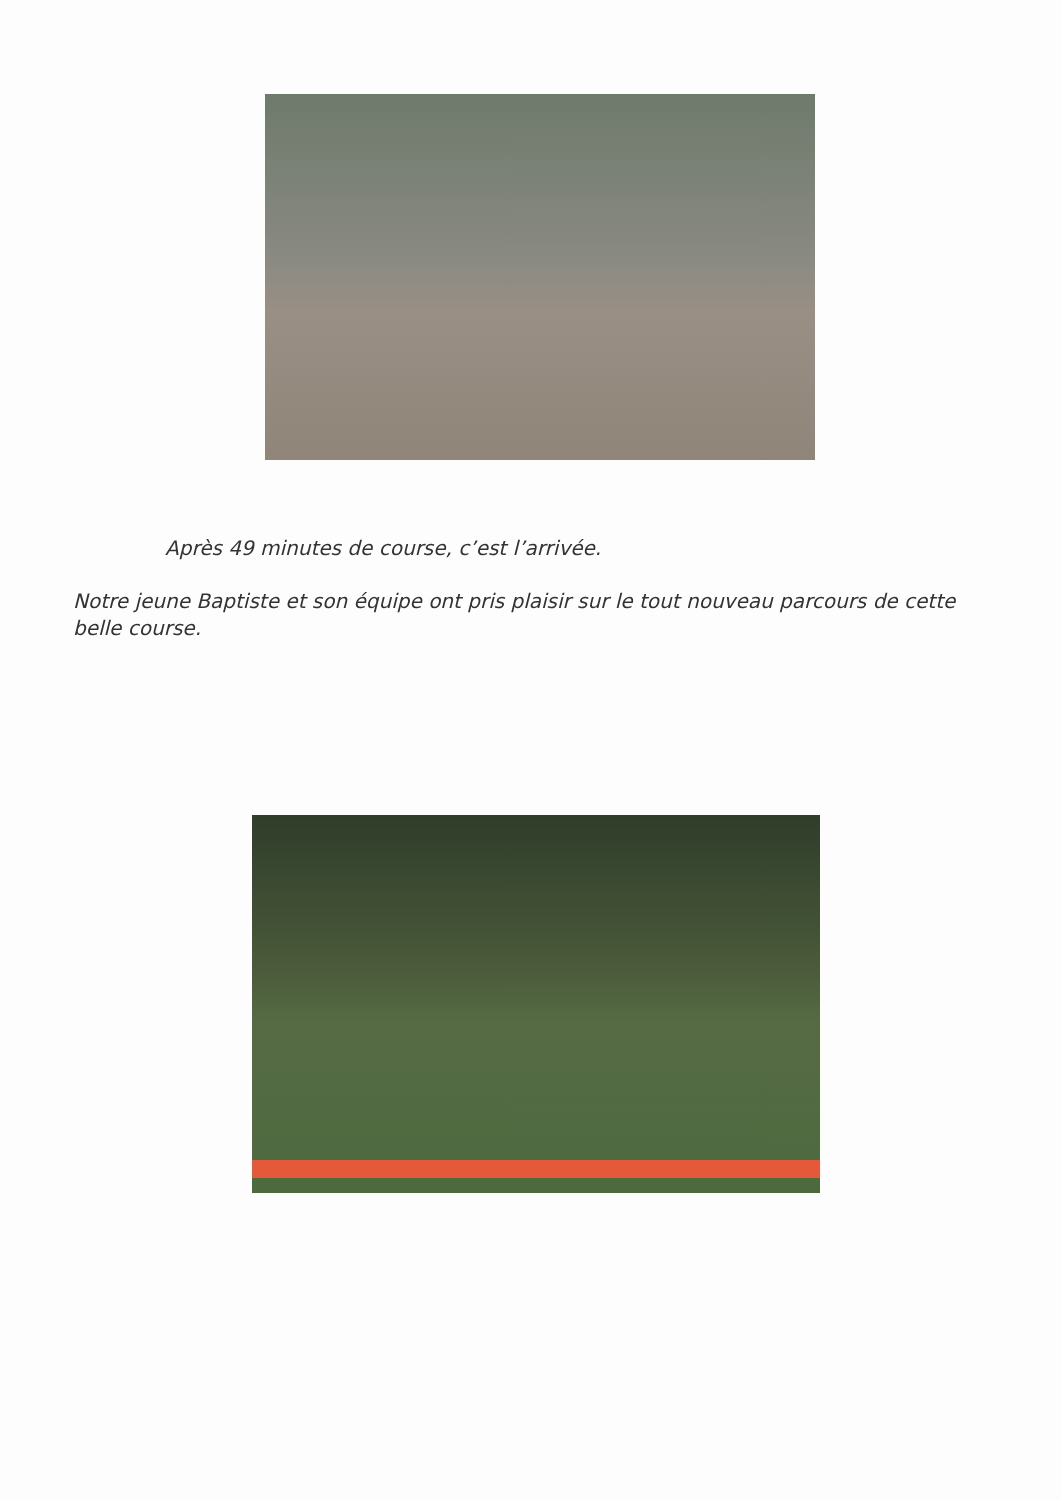Après 49 minutes de course, c’est l’arrivée.
Notre jeune Baptiste et son équipe ont pris plaisir sur le tout nouveau parcours de cette belle course.